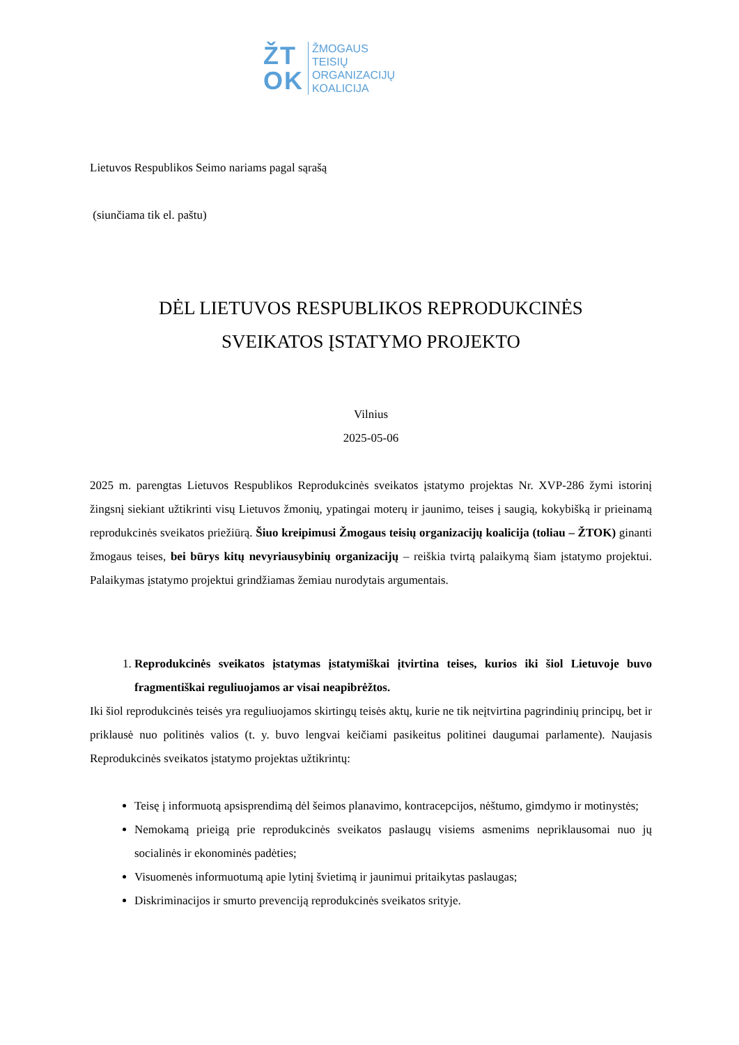ŽT
OK
ŽMOGAUS
TEISIŲ
ORGANIZACIJŲ
KOALICIJA
Lietuvos Respublikos Seimo nariams pagal sąrašą
(siunčiama tik el. paštu)
DĖL LIETUVOS RESPUBLIKOS REPRODUKCINĖS
SVEIKATOS ĮSTATYMO PROJEKTO
Vilnius
2025-05-06
2025 m. parengtas Lietuvos Respublikos Reprodukcinės sveikatos įstatymo projektas Nr. XVP-286 žymi istorinį žingsnį siekiant užtikrinti visų Lietuvos žmonių, ypatingai moterų ir jaunimo, teises į saugią, kokybišką ir prieinamą reprodukcinės sveikatos priežiūrą. Šiuo kreipimusi Žmogaus teisių organizacijų koalicija (toliau – ŽTOK) ginanti žmogaus teises, bei būrys kitų nevyriausybinių organizacijų – reiškia tvirtą palaikymą šiam įstatymo projektui. Palaikymas įstatymo projektui grindžiamas žemiau nurodytais argumentais.
1. Reprodukcinės sveikatos įstatymas įstatymiškai įtvirtina teises, kurios iki šiol Lietuvoje buvo fragmentiškai reguliuojamos ar visai neapibrėžtos.
Iki šiol reprodukcinės teisės yra reguliuojamos skirtingų teisės aktų, kurie ne tik neįtvirtina pagrindinių principų, bet ir priklausė nuo politinės valios (t. y. buvo lengvai keičiami pasikeitus politinei daugumai parlamente). Naujasis Reprodukcinės sveikatos įstatymo projektas užtikrintų:
Teisę į informuotą apsisprendimą dėl šeimos planavimo, kontracepcijos, nėštumo, gimdymo ir motinystės;
Nemokamą prieigą prie reprodukcinės sveikatos paslaugų visiems asmenims nepriklausomai nuo jų socialinės ir ekonominės padėties;
Visuomenės informuotumą apie lytinį švietimą ir jaunimui pritaikytas paslaugas;
Diskriminacijos ir smurto prevenciją reprodukcinės sveikatos srityje.